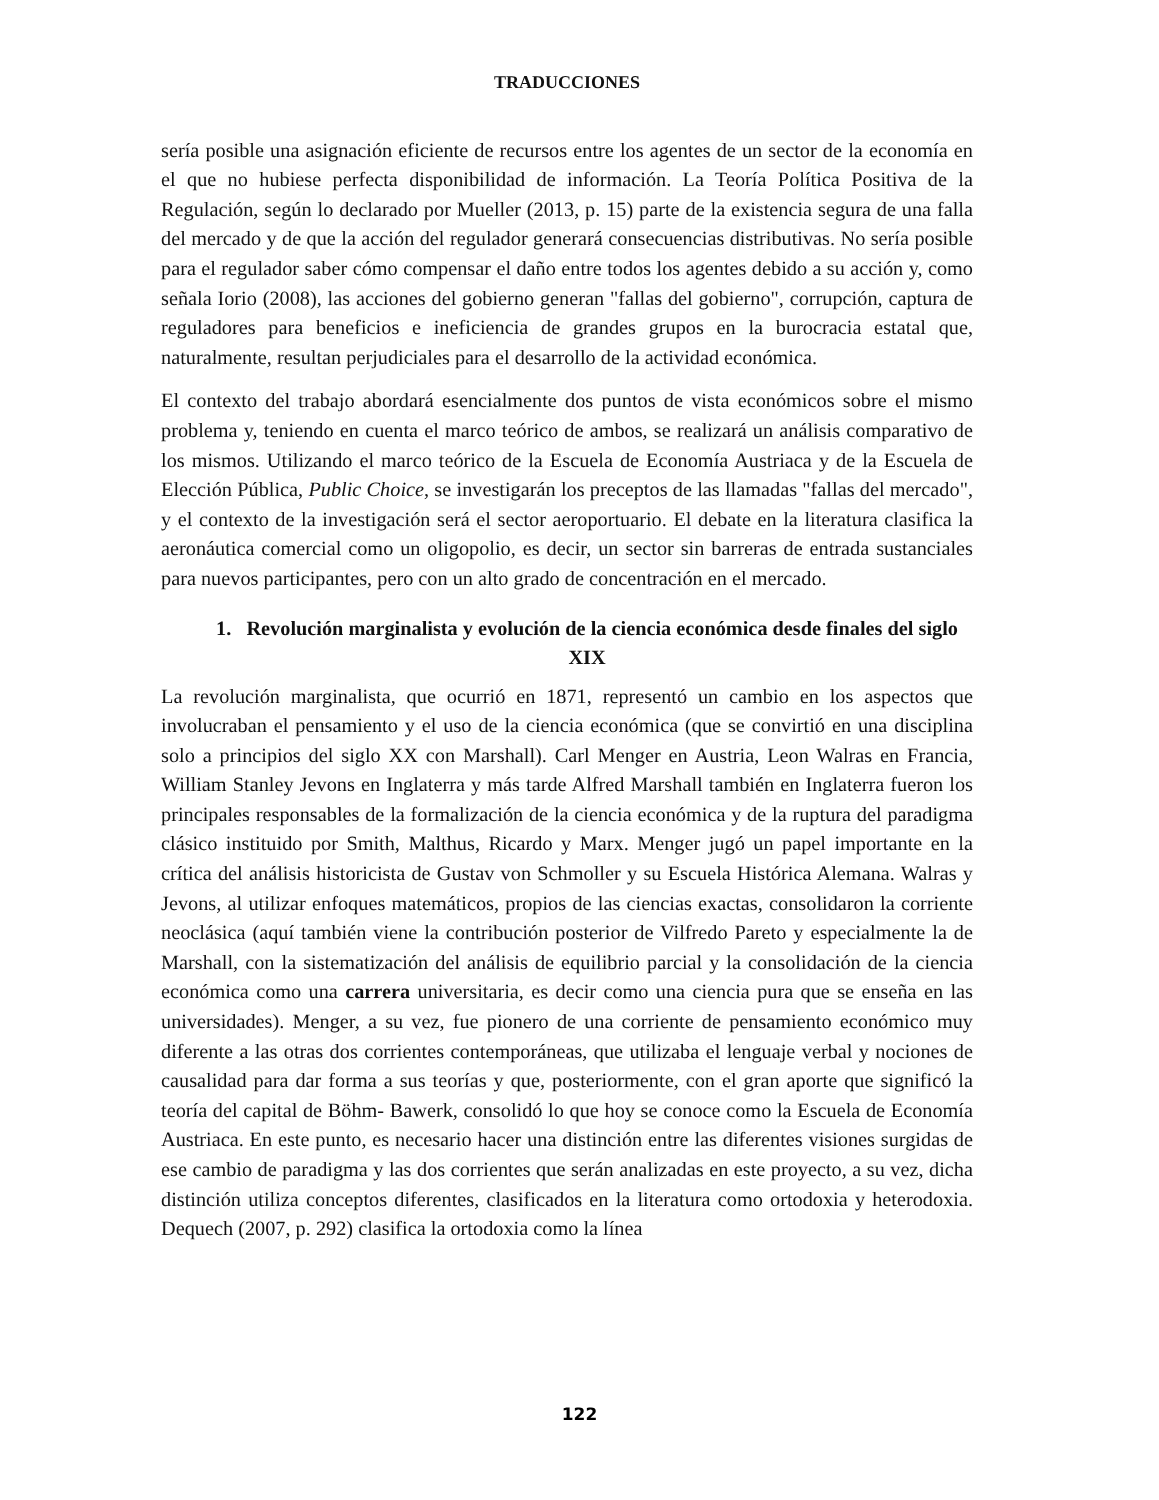TRADUCCIONES
sería posible una asignación eficiente de recursos entre los agentes de un sector de la economía en el que no hubiese perfecta disponibilidad de información. La Teoría Política Positiva de la Regulación, según lo declarado por Mueller (2013, p. 15) parte de la existencia segura de una falla del mercado y de que la acción del regulador generará consecuencias distributivas. No sería posible para el regulador saber cómo compensar el daño entre todos los agentes debido a su acción y, como señala Iorio (2008), las acciones del gobierno generan "fallas del gobierno", corrupción, captura de reguladores para beneficios e ineficiencia de grandes grupos en la burocracia estatal que, naturalmente, resultan perjudiciales para el desarrollo de la actividad económica.
El contexto del trabajo abordará esencialmente dos puntos de vista económicos sobre el mismo problema y, teniendo en cuenta el marco teórico de ambos, se realizará un análisis comparativo de los mismos. Utilizando el marco teórico de la Escuela de Economía Austriaca y de la Escuela de Elección Pública, Public Choice, se investigarán los preceptos de las llamadas "fallas del mercado", y el contexto de la investigación será el sector aeroportuario. El debate en la literatura clasifica la aeronáutica comercial como un oligopolio, es decir, un sector sin barreras de entrada sustanciales para nuevos participantes, pero con un alto grado de concentración en el mercado.
1. Revolución marginalista y evolución de la ciencia económica desde finales del siglo XIX
La revolución marginalista, que ocurrió en 1871, representó un cambio en los aspectos que involucraban el pensamiento y el uso de la ciencia económica (que se convirtió en una disciplina solo a principios del siglo XX con Marshall). Carl Menger en Austria, Leon Walras en Francia, William Stanley Jevons en Inglaterra y más tarde Alfred Marshall también en Inglaterra fueron los principales responsables de la formalización de la ciencia económica y de la ruptura del paradigma clásico instituido por Smith, Malthus, Ricardo y Marx. Menger jugó un papel importante en la crítica del análisis historicista de Gustav von Schmoller y su Escuela Histórica Alemana. Walras y Jevons, al utilizar enfoques matemáticos, propios de las ciencias exactas, consolidaron la corriente neoclásica (aquí también viene la contribución posterior de Vilfredo Pareto y especialmente la de Marshall, con la sistematización del análisis de equilibrio parcial y la consolidación de la ciencia económica como una carrera universitaria, es decir como una ciencia pura que se enseña en las universidades). Menger, a su vez, fue pionero de una corriente de pensamiento económico muy diferente a las otras dos corrientes contemporáneas, que utilizaba el lenguaje verbal y nociones de causalidad para dar forma a sus teorías y que, posteriormente, con el gran aporte que significó la teoría del capital de Böhm- Bawerk, consolidó lo que hoy se conoce como la Escuela de Economía Austriaca. En este punto, es necesario hacer una distinción entre las diferentes visiones surgidas de ese cambio de paradigma y las dos corrientes que serán analizadas en este proyecto, a su vez, dicha distinción utiliza conceptos diferentes, clasificados en la literatura como ortodoxia y heterodoxia. Dequech (2007, p. 292) clasifica la ortodoxia como la línea
122